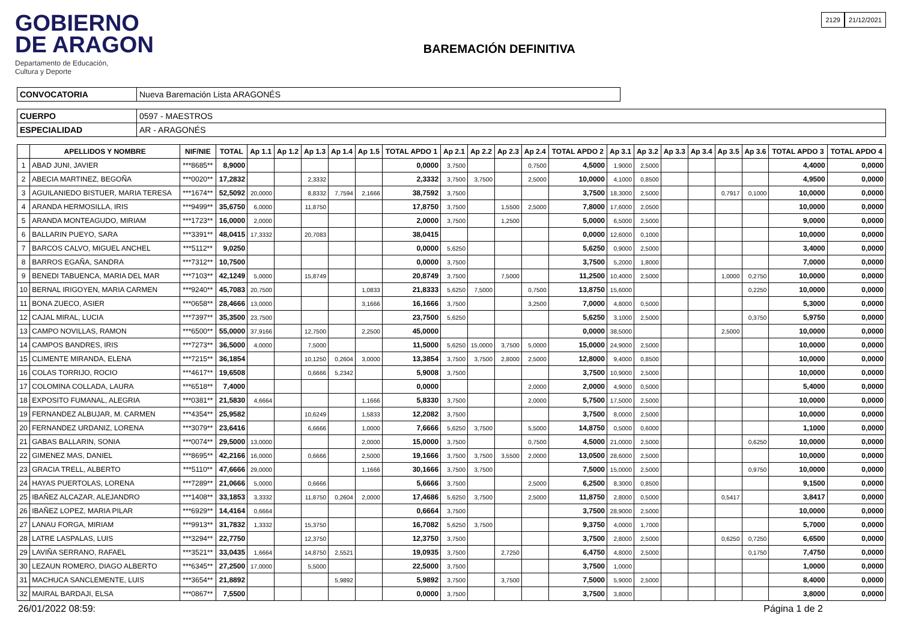GOBIERNO
DE ARAGON
Departamento de Educación,
Cultura y Deporte
BAREMACIÓN DEFINITIVA
2129 21/12/2021
| CONVOCATORIA | Nueva Baremación Lista ARAGONÉS |
| CUERPO | 0597 - MAESTROS |
| ESPECIALIDAD | AR - ARAGONÉS |
| | APELLIDOS Y NOMBRE | NIF/NIE | TOTAL | Ap 1.1 | Ap 1.2 | Ap 1.3 | Ap 1.4 | Ap 1.5 | TOTAL APDO 1 | Ap 2.1 | Ap 2.2 | Ap 2.3 | Ap 2.4 | TOTAL APDO 2 | Ap 3.1 | Ap 3.2 | Ap 3.3 | Ap 3.4 | Ap 3.5 | Ap 3.6 | TOTAL APDO 3 | TOTAL APDO 4 |
| --- | --- | --- | --- | --- | --- | --- | --- | --- | --- | --- | --- | --- | --- | --- | --- | --- | --- | --- | --- | --- | --- | --- |
| 1 | ABAD JUNI, JAVIER | ***8685** | 8,9000 | | | | | | 0,0000 | 3,7500 | | | 0,7500 | 4,5000 | 1,9000 | 2,5000 | | | | | 4,4000 | 0,0000 |
| 2 | ABECIA MARTINEZ, BEGOÑA | ***0020** | 17,2832 | | | 2,3332 | | | 2,3332 | 3,7500 | 3,7500 | | 2,5000 | 10,0000 | 4,1000 | 0,8500 | | | | | 4,9500 | 0,0000 |
| 3 | AGUILANIEDO BISTUER, MARIA TERESA | ***1674** | 52,5092 | 20,0000 | | 8,8332 | 7,7594 | 2,1666 | 38,7592 | 3,7500 | | | | 3,7500 | 18,3000 | 2,5000 | | | 0,7917 | 0,1000 | 10,0000 | 0,0000 |
| 4 | ARANDA HERMOSILLA, IRIS | ***9499** | 35,6750 | 6,0000 | | 11,8750 | | | 17,8750 | 3,7500 | | 1,5500 | 2,5000 | 7,8000 | 17,6000 | 2,0500 | | | | | 10,0000 | 0,0000 |
| 5 | ARANDA MONTEAGUDO, MIRIAM | ***1723** | 16,0000 | 2,0000 | | | | | 2,0000 | 3,7500 | | 1,2500 | | 5,0000 | 6,5000 | 2,5000 | | | | | 9,0000 | 0,0000 |
| 6 | BALLARIN PUEYO, SARA | ***3391** | 48,0415 | 17,3332 | | 20,7083 | | | 38,0415 | | | | | 0,0000 | 12,6000 | 0,1000 | | | | | 10,0000 | 0,0000 |
| 7 | BARCOS CALVO, MIGUEL ANCHEL | ***5112** | 9,0250 | | | | | | 0,0000 | 5,6250 | | | | 5,6250 | 0,9000 | 2,5000 | | | | | 3,4000 | 0,0000 |
| 8 | BARROS EGAÑA, SANDRA | ***7312** | 10,7500 | | | | | | 0,0000 | 3,7500 | | | | 3,7500 | 5,2000 | 1,8000 | | | | | 7,0000 | 0,0000 |
| 9 | BENEDI TABUENCA, MARIA DEL MAR | ***7103** | 42,1249 | 5,0000 | | 15,8749 | | | 20,8749 | 3,7500 | | 7,5000 | | 11,2500 | 10,4000 | 2,5000 | | | 1,0000 | 0,2750 | 10,0000 | 0,0000 |
| 10 | BERNAL IRIGOYEN, MARIA CARMEN | ***9240** | 45,7083 | 20,7500 | | | | 1,0833 | 21,8333 | 5,6250 | 7,5000 | | 0,7500 | 13,8750 | 15,6000 | | | | | 0,2250 | 10,0000 | 0,0000 |
| 11 | BONA ZUECO, ASIER | ***0658** | 28,4666 | 13,0000 | | | | 3,1666 | 16,1666 | 3,7500 | | | 3,2500 | 7,0000 | 4,8000 | 0,5000 | | | | | 5,3000 | 0,0000 |
| 12 | CAJAL MIRAL, LUCIA | ***7397** | 35,3500 | 23,7500 | | | | | 23,7500 | 5,6250 | | | | 5,6250 | 3,1000 | 2,5000 | | | | 0,3750 | 5,9750 | 0,0000 |
| 13 | CAMPO NOVILLAS, RAMON | ***6500** | 55,0000 | 37,9166 | | 12,7500 | | 2,2500 | 45,0000 | | | | | 0,0000 | 38,5000 | | | | 2,5000 | | 10,0000 | 0,0000 |
| 14 | CAMPOS BANDRES, IRIS | ***7273** | 36,5000 | 4,0000 | | 7,5000 | | | 11,5000 | 5,6250 | 15,0000 | 3,7500 | 5,0000 | 15,0000 | 24,9000 | 2,5000 | | | | | 10,0000 | 0,0000 |
| 15 | CLIMENTE MIRANDA, ELENA | ***7215** | 36,1854 | | | 10,1250 | 0,2604 | 3,0000 | 13,3854 | 3,7500 | 3,7500 | 2,8000 | 2,5000 | 12,8000 | 9,4000 | 0,8500 | | | | | 10,0000 | 0,0000 |
| 16 | COLAS TORRIJO, ROCIO | ***4617** | 19,6508 | | | 0,6666 | 5,2342 | | 5,9008 | 3,7500 | | | | 3,7500 | 10,9000 | 2,5000 | | | | | 10,0000 | 0,0000 |
| 17 | COLOMINA COLLADA, LAURA | ***6518** | 7,4000 | | | | | | 0,0000 | | | | 2,0000 | 2,0000 | 4,9000 | 0,5000 | | | | | 5,4000 | 0,0000 |
| 18 | EXPOSITO FUMANAL, ALEGRIA | ***0381** | 21,5830 | 4,6664 | | | | 1,1666 | 5,8330 | 3,7500 | | | 2,0000 | 5,7500 | 17,5000 | 2,5000 | | | | | 10,0000 | 0,0000 |
| 19 | FERNANDEZ ALBUJAR, M. CARMEN | ***4354** | 25,9582 | | | 10,6249 | | 1,5833 | 12,2082 | 3,7500 | | | | 3,7500 | 8,0000 | 2,5000 | | | | | 10,0000 | 0,0000 |
| 20 | FERNANDEZ URDANIZ, LORENA | ***3079** | 23,6416 | | | 6,6666 | | 1,0000 | 7,6666 | 5,6250 | 3,7500 | | 5,5000 | 14,8750 | 0,5000 | 0,6000 | | | | | 1,1000 | 0,0000 |
| 21 | GABAS BALLARIN, SONIA | ***0074** | 29,5000 | 13,0000 | | | | 2,0000 | 15,0000 | 3,7500 | | | 0,7500 | 4,5000 | 21,0000 | 2,5000 | | | | 0,6250 | 10,0000 | 0,0000 |
| 22 | GIMENEZ MAS, DANIEL | ***8695** | 42,2166 | 16,0000 | | 0,6666 | | 2,5000 | 19,1666 | 3,7500 | 3,7500 | 3,5500 | 2,0000 | 13,0500 | 28,6000 | 2,5000 | | | | | 10,0000 | 0,0000 |
| 23 | GRACIA TRELL, ALBERTO | ***5110** | 47,6666 | 29,0000 | | | | 1,1666 | 30,1666 | 3,7500 | 3,7500 | | | 7,5000 | 15,0000 | 2,5000 | | | | 0,9750 | 10,0000 | 0,0000 |
| 24 | HAYAS PUERTOLAS, LORENA | ***7289** | 21,0666 | 5,0000 | | 0,6666 | | | 5,6666 | 3,7500 | | | 2,5000 | 6,2500 | 8,3000 | 0,8500 | | | | | 9,1500 | 0,0000 |
| 25 | IBAÑEZ ALCAZAR, ALEJANDRO | ***1408** | 33,1853 | 3,3332 | | 11,8750 | 0,2604 | 2,0000 | 17,4686 | 5,6250 | 3,7500 | | 2,5000 | 11,8750 | 2,8000 | 0,5000 | | | 0,5417 | | 3,8417 | 0,0000 |
| 26 | IBAÑEZ LOPEZ, MARIA PILAR | ***6929** | 14,4164 | 0,6664 | | | | | 0,6664 | 3,7500 | | | | 3,7500 | 28,9000 | 2,5000 | | | | | 10,0000 | 0,0000 |
| 27 | LANAU FORGA, MIRIAM | ***9913** | 31,7832 | 1,3332 | | 15,3750 | | | 16,7082 | 5,6250 | 3,7500 | | | 9,3750 | 4,0000 | 1,7000 | | | | | 5,7000 | 0,0000 |
| 28 | LATRE LASPALAS, LUIS | ***3294** | 22,7750 | | | 12,3750 | | | 12,3750 | 3,7500 | | | | 3,7500 | 2,8000 | 2,5000 | | | 0,6250 | 0,7250 | 6,6500 | 0,0000 |
| 29 | LAVIÑA SERRANO, RAFAEL | ***3521** | 33,0435 | 1,6664 | | 14,8750 | 2,5521 | | 19,0935 | 3,7500 | | 2,7250 | | 6,4750 | 4,8000 | 2,5000 | | | | 0,1750 | 7,4750 | 0,0000 |
| 30 | LEZAUN ROMERO, DIAGO ALBERTO | ***6345** | 27,2500 | 17,0000 | | 5,5000 | | | 22,5000 | 3,7500 | | | | 3,7500 | 1,0000 | | | | | | 1,0000 | 0,0000 |
| 31 | MACHUCA SANCLEMENTE, LUIS | ***3654** | 21,8892 | | | | 5,9892 | | 5,9892 | 3,7500 | | 3,7500 | | 7,5000 | 5,9000 | 2,5000 | | | | | 8,4000 | 0,0000 |
| 32 | MAIRAL BARDAJI, ELSA | ***0867** | 7,5500 | | | | | | 0,0000 | 3,7500 | | | | 3,7500 | 3,8000 | | | | | | 3,8000 | 0,0000 |
26/01/2022 08:59: Página 1 de 2